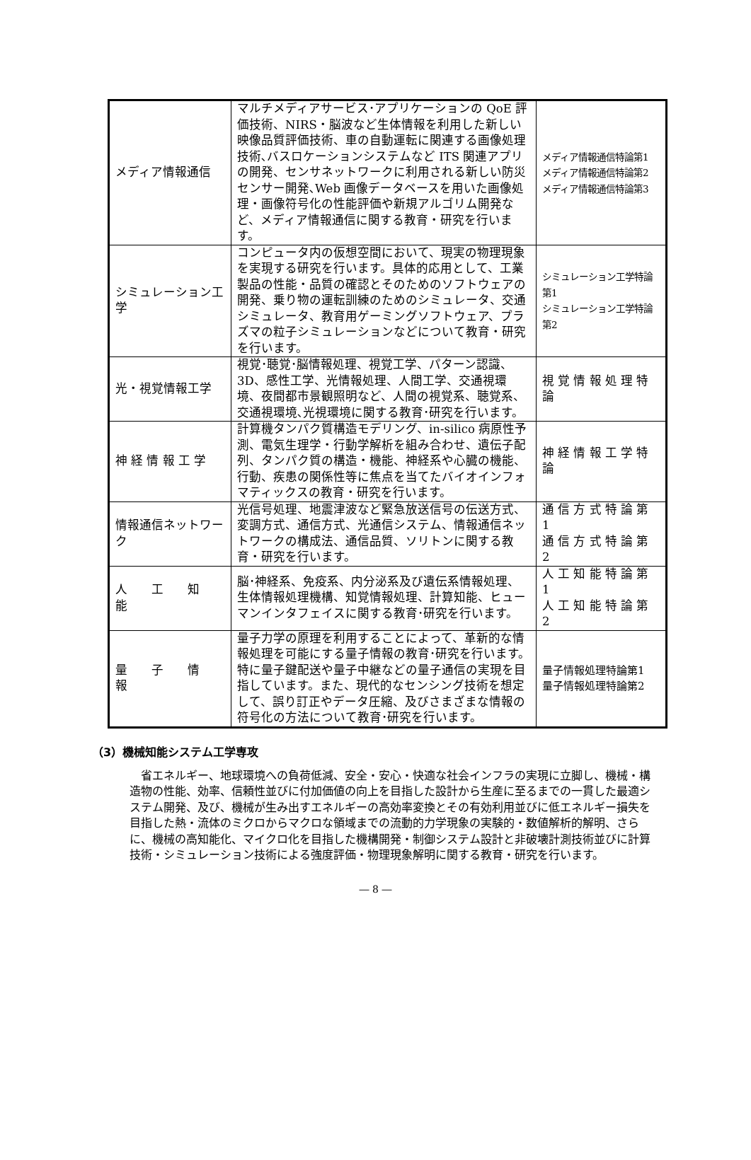| メディア情報通信 | マルチメディアサービス･アプリケーションの QoE 評価技術、NIRS・脳波など生体情報を利用した新しい映像品質評価技術、車の自動運転に関連する画像処理技術､バスロケーションシステムなど ITS 関連アプリの開発、センサネットワークに利用される新しい防災センサー開発､Web 画像データベースを用いた画像処理・画像符号化の性能評価や新規アルゴリム開発など、メディア情報通信に関する教育・研究を行います。 | メディア情報通信特論第1 メディア情報通信特論第2 メディア情報通信特論第3 |
| シミュレーション工学 | コンピュータ内の仮想空間において、現実の物理現象を実現する研究を行います。具体的応用として、工業製品の性能・品質の確認とそのためのソフトウェアの開発、乗り物の運転訓練のためのシミュレータ、交通シミュレータ、教育用ゲーミングソフトウェア、プラズマの粒子シミュレーションなどについて教育・研究を行います。 | シミュレーション工学特論第1 シミュレーション工学特論第2 |
| 光・視覚情報工学 | 視覚･聴覚･脳情報処理、視覚工学、パターン認識、3D、感性工学、光情報処理、人間工学、交通視環境、夜間都市景観照明など、人間の視覚系、聴覚系、交通視環境､光視環境に関する教育･研究を行います。 | 視 覚 情 報 処 理 特 論 |
| 神 経 情 報 工 学 | 計算機タンパク質構造モデリング、in-silico 病原性予測、電気生理学・行動学解析を組み合わせ、遺伝子配列、タンパク質の構造・機能、神経系や心臓の機能、行動、疾患の関係性等に焦点を当てたバイオインフォマティックスの教育・研究を行います。 | 神 経 情 報 工 学 特 論 |
| 情報通信ネットワーク | 光信号処理、地震津波など緊急放送信号の伝送方式、変調方式、通信方式、光通信システム、情報通信ネットワークの構成法、通信品質、ソリトンに関する教育・研究を行います。 | 通 信 方 式 特 論 第 1 通 信 方 式 特 論 第 2 |
| 人 工 知 能 | 脳･神経系、免疫系、内分泌系及び遺伝系情報処理、生体情報処理機構、知覚情報処理、計算知能、ヒューマンインタフェイスに関する教育･研究を行います。 | 人 工 知 能 特 論 第 1 人 工 知 能 特 論 第 2 |
| 量 子 情 報 | 量子力学の原理を利用することによって、革新的な情報処理を可能にする量子情報の教育･研究を行います。特に量子鍵配送や量子中継などの量子通信の実現を目指しています。また、現代的なセンシング技術を想定して、誤り訂正やデータ圧縮、及びさまざまな情報の符号化の方法について教育･研究を行います。 | 量子情報処理特論第1 量子情報処理特論第2 |
（3）機械知能システム工学専攻
省エネルギー、地球環境への負荷低減、安全・安心・快適な社会インフラの実現に立脚し、機械・構造物の性能、効率、信頼性並びに付加価値の向上を目指した設計から生産に至るまでの一貫した最適システム開発、及び、機械が生み出すエネルギーの高効率変換とその有効利用並びに低エネルギー損失を目指した熱・流体のミクロからマクロな領域までの流動的力学現象の実験的・数値解析的解明、さらに、機械の高知能化、マイクロ化を目指した機構開発・制御システム設計と非破壊計測技術並びに計算技術・シミュレーション技術による強度評価・物理現象解明に関する教育・研究を行います。
― 8 ―